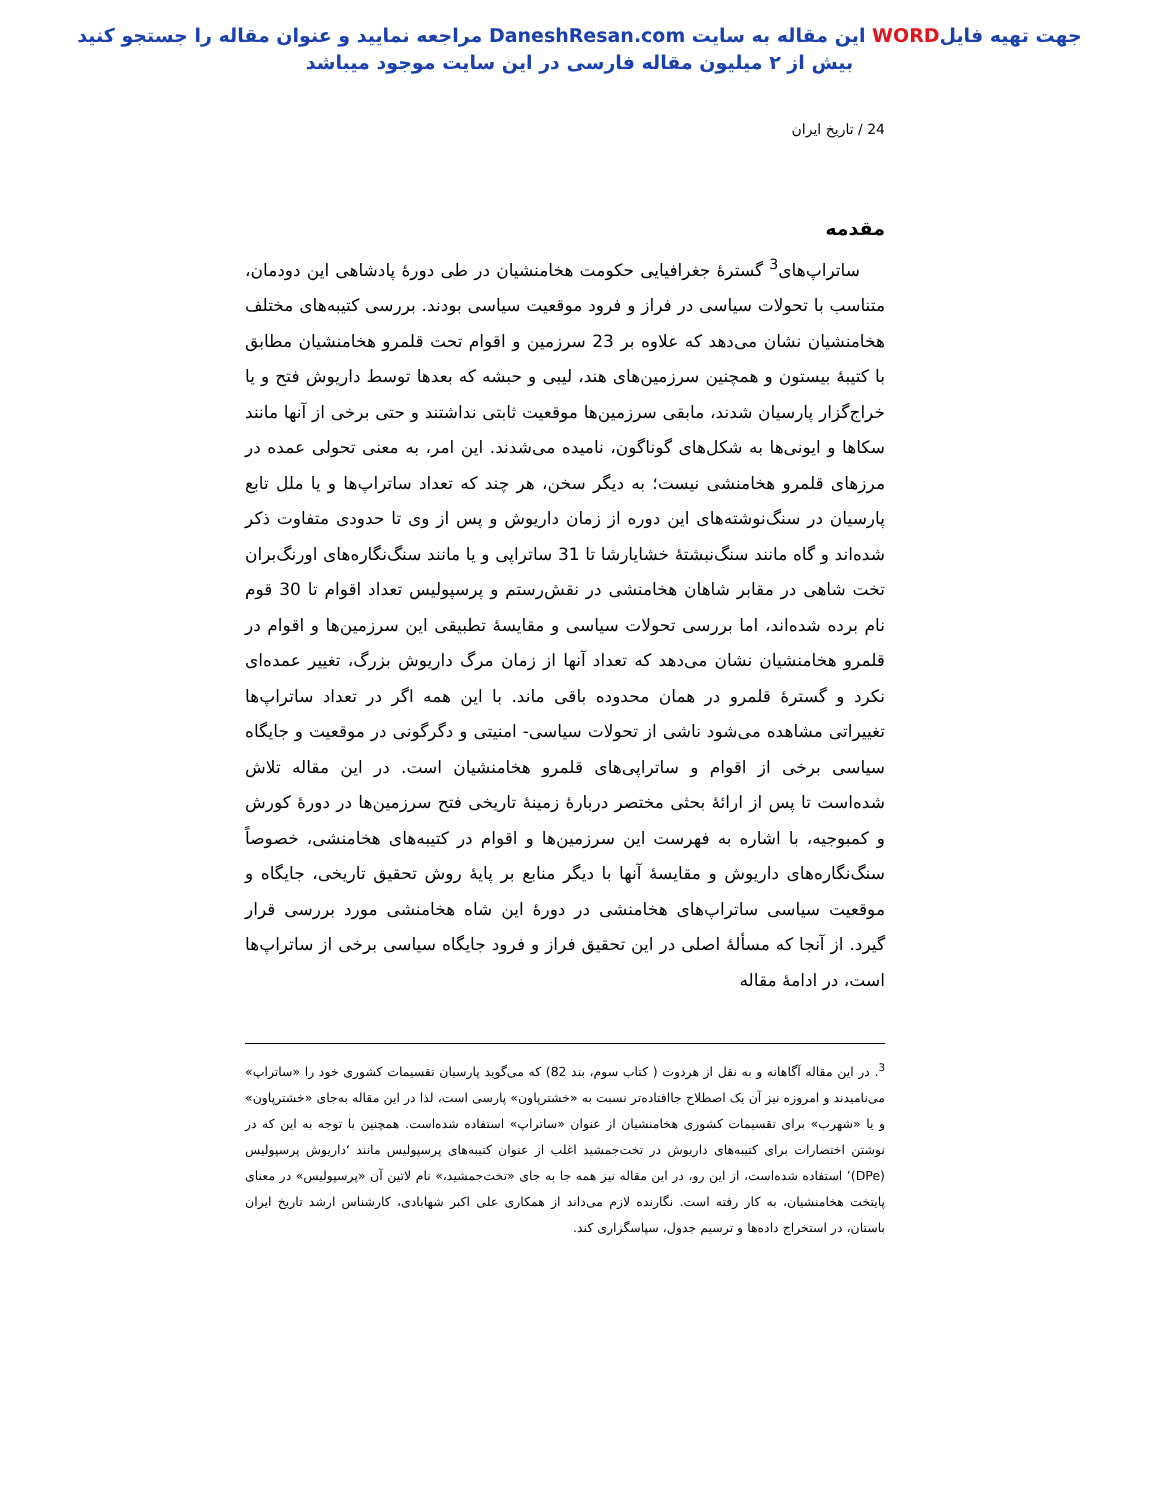جهت تهیه فایلWORD این مقاله به سایت DaneshResan.com مراجعه نمایید و عنوان مقاله را جستجو کنید
بیش از ۲ میلیون مقاله فارسی در این سایت موجود میباشد
24 / تاریخ ایران
مقدمه
ساتراپ‌های<sup>3</sup> گسترۀ جغرافیایی حکومت هخامنشیان در طی دورۀ پادشاهی این دودمان، متناسب با تحولات سیاسی در فراز و فرود موقعیت سیاسی بودند. بررسی کتیبه‌های مختلف هخامنشیان نشان می‌دهد که علاوه بر 23 سرزمین و اقوام تحت قلمرو هخامنشیان مطابق با کتیبۀ بیستون و همچنین سرزمین‌های هند، لیبی و حبشه که بعدها توسط داریوش فتح و یا خراج‌گزار پارسیان شدند، مابقی سرزمین‌ها موقعیت ثابتی نداشتند و حتی برخی از آنها مانند سکاها و ایونی‌ها به شکل‌های گوناگون، نامیده می‌شدند. این امر، به معنی تحولی عمده در مرزهای قلمرو هخامنشی نیست؛ به دیگر سخن، هر چند که تعداد ساتراپ‌ها و یا ملل تابع پارسیان در سنگ‌نوشته‌های این دوره از زمان داریوش و پس از وی تا حدودی متفاوت ذکر شده‌اند و گاه مانند سنگ‌نبشتۀ خشایارشا تا 31 ساتراپی و یا مانند سنگ‌نگاره‌های اورنگ‌بران تخت شاهی در مقابر شاهان هخامنشی در نقش‌رستم و پرسپولیس تعداد اقوام تا 30 قوم نام برده شده‌اند، اما بررسی تحولات سیاسی و مقایسۀ تطبیقی این سرزمین‌ها و اقوام در قلمرو هخامنشیان نشان می‌دهد که تعداد آنها از زمان مرگ داریوش بزرگ، تغییر عمده‌ای نکرد و گسترۀ قلمرو در همان محدوده باقی ماند. با این همه اگر در تعداد ساتراپ‌ها تغییراتی مشاهده می‌شود ناشی از تحولات سیاسی- امنیتی و دگرگونی در موقعیت و جایگاه سیاسی برخی از اقوام و ساتراپی‌های قلمرو هخامنشیان است. در این مقاله تلاش شده‌است تا پس از ارائۀ بحثی مختصر دربارۀ زمینۀ تاریخی فتح سرزمین‌ها در دورۀ کورش و کمبوجیه، با اشاره به فهرست این سرزمین‌ها و اقوام در کتیبه‌های هخامنشی، خصوصاً سنگ‌نگاره‌های داریوش و مقایسۀ آنها با دیگر منابع بر پایۀ روش تحقیق تاریخی، جایگاه و موقعیت سیاسی ساتراپ‌های هخامنشی در دورۀ این شاه هخامنشی مورد بررسی قرار گیرد. از آنجا که مسألۀ اصلی در این تحقیق فراز و فرود جایگاه سیاسی برخی از ساتراپ‌ها است، در ادامۀ مقاله
<sup>3</sup>. در این مقاله آگاهانه و به نقل از هردوت ( کتاب سوم، بند 82) که می‌گوید پارسیان تقسیمات کشوری خود را «ساتراپ» می‌نامیدند و امروزه نیز آن یک اصطلاح جاافتاده‌تر نسبت به «خشترپاون» پارسی است، لذا در این مقاله به‌جای «خشترپاون» و یا «شهرب» برای تقسیمات کشوری هخامنشیان از عنوان «ساتراپ» استفاده شده‌است. همچنین با توجه به این که در نوشتن اختصارات برای کتیبه‌های داریوش در تخت‌جمشید اغلب از عنوان کتیبه‌های پرسپولیس مانند ‘داریوش پرسپولیس (DPe)’ استفاده شده‌است، از این رو، در این مقاله نیز همه جا به جای «تخت‌جمشید،» نام لاتین آن «پرسپولیس» در معنای پایتخت هخامنشیان، به کار رفته است. نگارنده لازم می‌داند از همکاری علی اکبر شهابادی، کارشناس ارشد تاریخ ایران باستان، در استخراج داده‌ها و ترسیم جدول، سپاسگزاری کند.